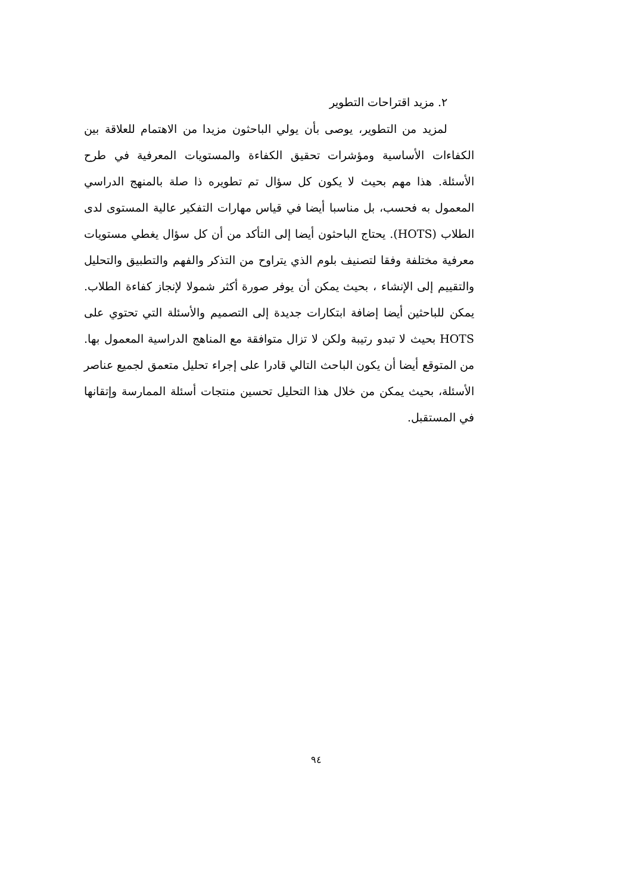٢. مزيد اقتراحات التطوير
لمزيد من التطوير، يوصى بأن يولي الباحثون مزيدا من الاهتمام للعلاقة بين الكفاءات الأساسية ومؤشرات تحقيق الكفاءة والمستويات المعرفية في طرح الأسئلة. هذا مهم بحيث لا يكون كل سؤال تم تطويره ذا صلة بالمنهج الدراسي المعمول به فحسب، بل مناسبا أيضا في قياس مهارات التفكير عالية المستوى لدى الطلاب (HOTS). يحتاج الباحثون أيضا إلى التأكد من أن كل سؤال يغطي مستويات معرفية مختلفة وفقا لتصنيف بلوم الذي يتراوح من التذكر والفهم والتطبيق والتحليل والتقييم إلى الإنشاء ، بحيث يمكن أن يوفر صورة أكثر شمولا لإنجاز كفاءة الطلاب. يمكن للباحثين أيضا إضافة ابتكارات جديدة إلى التصميم والأسئلة التي تحتوي على HOTS بحيث لا تبدو رتيبة ولكن لا تزال متوافقة مع المناهج الدراسية المعمول بها. من المتوقع أيضا أن يكون الباحث التالي قادرا على إجراء تحليل متعمق لجميع عناصر الأسئلة، بحيث يمكن من خلال هذا التحليل تحسين منتجات أسئلة الممارسة وإتقانها في المستقبل.
٩٤